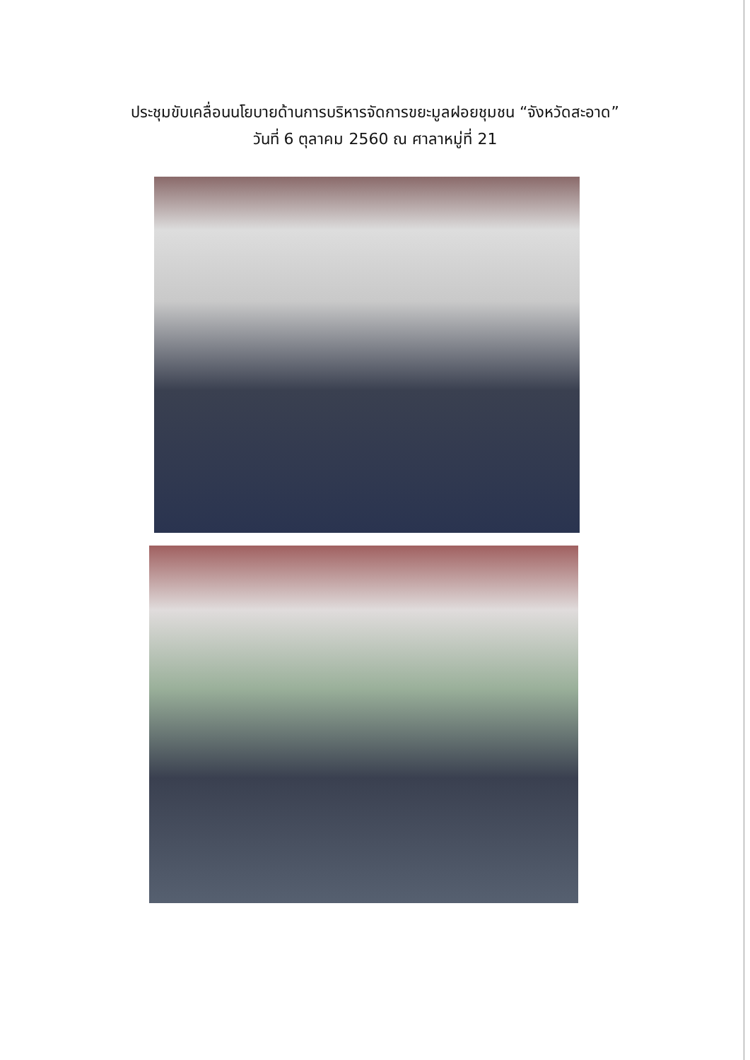ประชุมขับเคลื่อนนโยบายด้านการบริหารจัดการขยะมูลฝอยชุมชน “จังหวัดสะอาด”
วันที่ 6 ตุลาคม 2560 ณ ศาลาหมู่ที่ 21